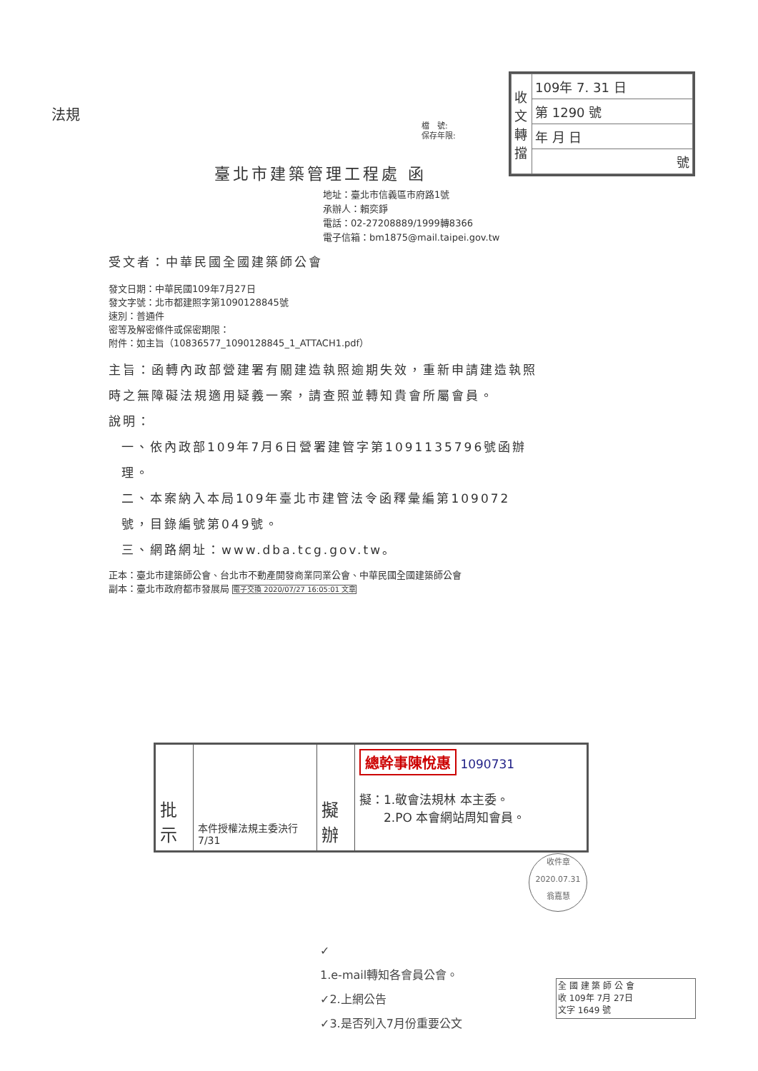法規
| 收文轉擋 | 109年 7. 31 日 |
| | 第 1290 號 |
| | 年 月 日 |
| | 號 |
檔　號:
保存年限:
臺北市建築管理工程處 函
地址：臺北市信義區市府路1號
承辦人：賴奕錚
電話：02-27208889/1999轉8366
電子信箱：bm1875@mail.taipei.gov.tw
受文者：中華民國全國建築師公會
發文日期：中華民國109年7月27日
發文字號：北市都建照字第1090128845號
速別：普通件
密等及解密條件或保密期限：
附件：如主旨（10836577_1090128845_1_ATTACH1.pdf）
主旨：函轉內政部營建署有關建造執照逾期失效，重新申請建造執照時之無障礙法規適用疑義一案，請查照並轉知貴會所屬會員。
說明：
一、依內政部109年7月6日營署建管字第1091135796號函辦理。
二、本案納入本局109年臺北市建管法令函釋彙編第109072號，目錄編號第049號。
三、網路網址：www.dba.tcg.gov.tw。
正本：臺北市建築師公會、台北市不動產開發商業同業公會、中華民國全國建築師公會
副本：臺北市政府都市發展局 電子交換 2020/07/27 16:05:01 文章
| 批 示 | 本件授權法規主委決行 7/31 | 擬 辦 | 總幹事陳悅惠 1090731 擬：1.敬會法規林 本主委。 2.PO 本會網站周知會員。 |
收件章
2020.07.31
翁嘉慧
✓
1.e-mail轉知各會員公會。
✓2.上網公告
✓3.是否列入7月份重要公文
全 國 建 築 師 公 會
收 109年 7月 27日
文字 1649 號